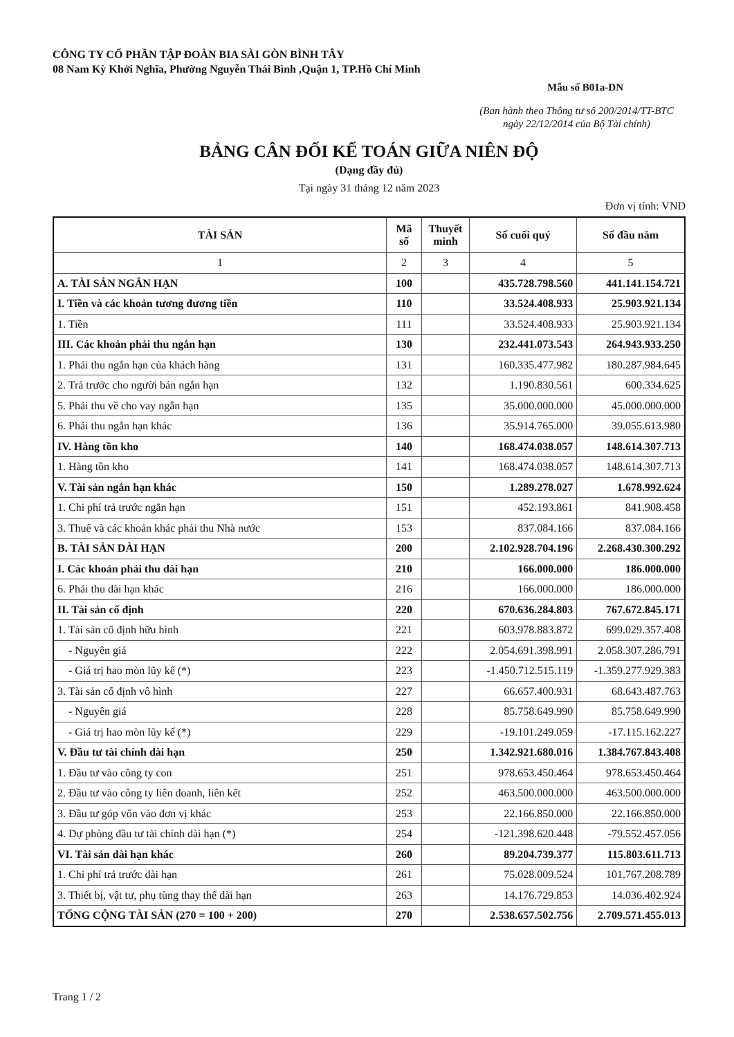CÔNG TY CỔ PHẦN TẬP ĐOÀN BIA SÀI GÒN BÌNH TÂY
08 Nam Kỳ Khởi Nghĩa, Phường Nguyễn Thái Bình ,Quận 1, TP.Hồ Chí Minh
Mẫu số B01a-DN
(Ban hành theo Thông tư số 200/2014/TT-BTC
ngày 22/12/2014 của Bộ Tài chính)
BẢNG CÂN ĐỐI KẾ TOÁN GIỮA NIÊN ĐỘ
(Dạng đầy đủ)
Tại ngày 31 tháng 12 năm 2023
Đơn vị tính: VND
| TÀI SẢN | Mã số | Thuyết minh | Số cuối quý | Số đầu năm |
| --- | --- | --- | --- | --- |
| 1 | 2 | 3 | 4 | 5 |
| A. TÀI SẢN NGẮN HẠN | 100 | | 435.728.798.560 | 441.141.154.721 |
| I. Tiền và các khoản tương đương tiền | 110 | | 33.524.408.933 | 25.903.921.134 |
| 1. Tiền | 111 | | 33.524.408.933 | 25.903.921.134 |
| III. Các khoản phải thu ngắn hạn | 130 | | 232.441.073.543 | 264.943.933.250 |
| 1. Phải thu ngắn hạn của khách hàng | 131 | | 160.335.477.982 | 180.287.984.645 |
| 2. Trả trước cho người bán ngắn hạn | 132 | | 1.190.830.561 | 600.334.625 |
| 5. Phải thu về cho vay ngắn hạn | 135 | | 35.000.000.000 | 45.000.000.000 |
| 6. Phải thu ngắn hạn khác | 136 | | 35.914.765.000 | 39.055.613.980 |
| IV. Hàng tồn kho | 140 | | 168.474.038.057 | 148.614.307.713 |
| 1. Hàng tồn kho | 141 | | 168.474.038.057 | 148.614.307.713 |
| V. Tài sản ngắn hạn khác | 150 | | 1.289.278.027 | 1.678.992.624 |
| 1. Chi phí trả trước ngắn hạn | 151 | | 452.193.861 | 841.908.458 |
| 3. Thuế và các khoản khác phải thu Nhà nước | 153 | | 837.084.166 | 837.084.166 |
| B. TÀI SẢN DÀI HẠN | 200 | | 2.102.928.704.196 | 2.268.430.300.292 |
| I. Các khoản phải thu dài hạn | 210 | | 166.000.000 | 186.000.000 |
| 6. Phải thu dài hạn khác | 216 | | 166.000.000 | 186.000.000 |
| II. Tài sản cố định | 220 | | 670.636.284.803 | 767.672.845.171 |
| 1. Tài sản cố định hữu hình | 221 | | 603.978.883.872 | 699.029.357.408 |
| - Nguyên giá | 222 | | 2.054.691.398.991 | 2.058.307.286.791 |
| - Giá trị hao mòn lũy kế (*) | 223 | | -1.450.712.515.119 | -1.359.277.929.383 |
| 3. Tài sản cố định vô hình | 227 | | 66.657.400.931 | 68.643.487.763 |
| - Nguyên giá | 228 | | 85.758.649.990 | 85.758.649.990 |
| - Giá trị hao mòn lũy kế (*) | 229 | | -19.101.249.059 | -17.115.162.227 |
| V. Đầu tư tài chính dài hạn | 250 | | 1.342.921.680.016 | 1.384.767.843.408 |
| 1. Đầu tư vào công ty con | 251 | | 978.653.450.464 | 978.653.450.464 |
| 2. Đầu tư vào công ty liên doanh, liên kết | 252 | | 463.500.000.000 | 463.500.000.000 |
| 3. Đầu tư góp vốn vào đơn vị khác | 253 | | 22.166.850.000 | 22.166.850.000 |
| 4. Dự phòng đầu tư tài chính dài hạn (*) | 254 | | -121.398.620.448 | -79.552.457.056 |
| VI. Tài sản dài hạn khác | 260 | | 89.204.739.377 | 115.803.611.713 |
| 1. Chi phí trả trước dài hạn | 261 | | 75.028.009.524 | 101.767.208.789 |
| 3. Thiết bị, vật tư, phụ tùng thay thế dài hạn | 263 | | 14.176.729.853 | 14.036.402.924 |
| TỔNG CỘNG TÀI SẢN (270 = 100 + 200) | 270 | | 2.538.657.502.756 | 2.709.571.455.013 |
Trang 1 / 2